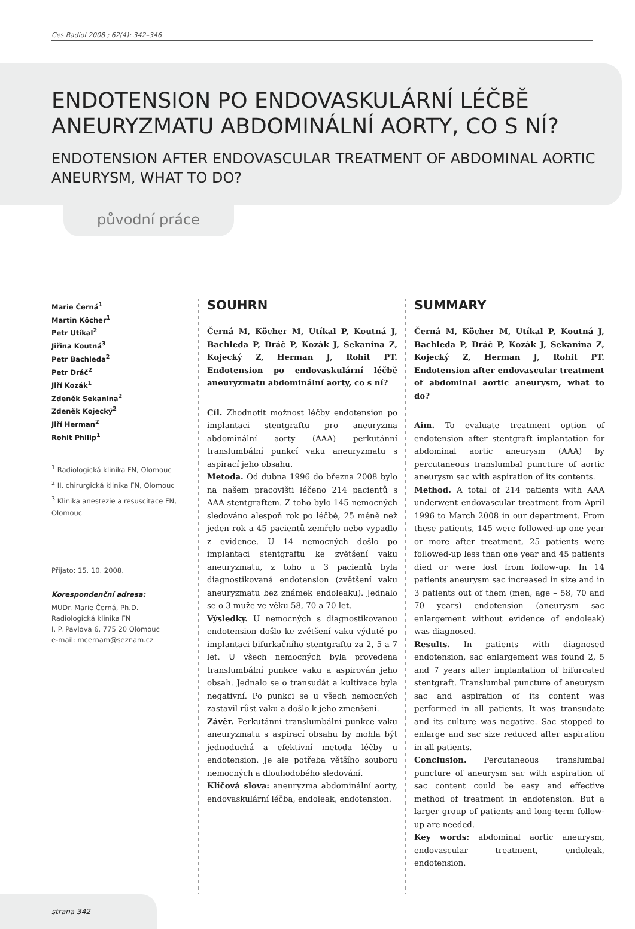Ces Radiol 2008 ; 62(4): 342–346
ENDOTENSION PO ENDOVASKULÁRNÍ LÉČBĚ ANEURYZMATU ABDOMINÁLNÍ AORTY, CO S NÍ?
ENDOTENSION AFTER ENDOVASCULAR TREATMENT OF ABDOMINAL AORTIC ANEURYSM, WHAT TO DO?
původní práce
Marie Černá<sup>1</sup>
Martin Köcher<sup>1</sup>
Petr Utíkal<sup>2</sup>
Jiřina Koutná<sup>3</sup>
Petr Bachleda<sup>2</sup>
Petr Dráč<sup>2</sup>
Jiří Kozák<sup>1</sup>
Zdeněk Sekanina<sup>2</sup>
Zdeněk Kojecký<sup>2</sup>
Jiří Herman<sup>2</sup>
Rohit Philip<sup>1</sup>
<sup>1</sup> Radiologická klinika FN, Olomouc
<sup>2</sup> II. chirurgická klinika FN, Olomouc
<sup>3</sup> Klinika anestezie a resuscitace FN, Olomouc
Přijato: 15. 10. 2008.
Korespondenční adresa:
MUDr. Marie Černá, Ph.D.
Radiologická klinika FN
I. P. Pavlova 6, 775 20 Olomouc
e-mail: mcernam@seznam.cz
SOUHRN
Černá M, Köcher M, Utíkal P, Koutná J, Bachleda P, Dráč P, Kozák J, Sekanina Z, Kojecký Z, Herman J, Rohit PT. Endotension po endovaskulární léčbě aneuryzmatu abdominální aorty, co s ní?
Cíl. Zhodnotit možnost léčby endotension po implantaci stentgraftu pro aneuryzma abdominální aorty (AAA) perkutánní translumbální punkcí vaku aneuryzmatu s aspirací jeho obsahu.
Metoda. Od dubna 1996 do března 2008 bylo na našem pracovišti léčeno 214 pacientů s AAA stentgraftem. Z toho bylo 145 nemocných sledováno alespoň rok po léčbě, 25 méně než jeden rok a 45 pacientů zemřelo nebo vypadlo z evidence. U 14 nemocných došlo po implantaci stentgraftu ke zvětšení vaku aneuryzmatu, z toho u 3 pacientů byla diagnostikovaná endotension (zvětšení vaku aneuryzmatu bez známek endoleaku). Jednalo se o 3 muže ve věku 58, 70 a 70 let.
Výsledky. U nemocných s diagnostikovanou endotension došlo ke zvětšení vaku výdutě po implantaci bifurkačního stentgraftu za 2, 5 a 7 let. U všech nemocných byla provedena translumbální punkce vaku a aspirován jeho obsah. Jednalo se o transudát a kultivace byla negativní. Po punkci se u všech nemocných zastavil růst vaku a došlo k jeho zmenšení.
Závěr. Perkutánní translumbální punkce vaku aneuryzmatu s aspirací obsahu by mohla být jednoduchá a efektivní metoda léčby u endotension. Je ale potřeba většího souboru nemocných a dlouhodobého sledování.
Klíčová slova: aneuryzma abdominální aorty, endovaskulární léčba, endoleak, endotension.
SUMMARY
Černá M, Köcher M, Utíkal P, Koutná J, Bachleda P, Dráč P, Kozák J, Sekanina Z, Kojecký Z, Herman J, Rohit PT. Endotension after endovascular treatment of abdominal aortic aneurysm, what to do?
Aim. To evaluate treatment option of endotension after stentgraft implantation for abdominal aortic aneurysm (AAA) by percutaneous translumbal puncture of aortic aneurysm sac with aspiration of its contents.
Method. A total of 214 patients with AAA underwent endovascular treatment from April 1996 to March 2008 in our department. From these patients, 145 were followed-up one year or more after treatment, 25 patients were followed-up less than one year and 45 patients died or were lost from follow-up. In 14 patients aneurysm sac increased in size and in 3 patients out of them (men, age – 58, 70 and 70 years) endotension (aneurysm sac enlargement without evidence of endoleak) was diagnosed.
Results. In patients with diagnosed endotension, sac enlargement was found 2, 5 and 7 years after implantation of bifurcated stentgraft. Translumbal puncture of aneurysm sac and aspiration of its content was performed in all patients. It was transudate and its culture was negative. Sac stopped to enlarge and sac size reduced after aspiration in all patients.
Conclusion. Percutaneous translumbal puncture of aneurysm sac with aspiration of sac content could be easy and effective method of treatment in endotension. But a larger group of patients and long-term follow-up are needed.
Key words: abdominal aortic aneurysm, endovascular treatment, endoleak, endotension.
strana 342